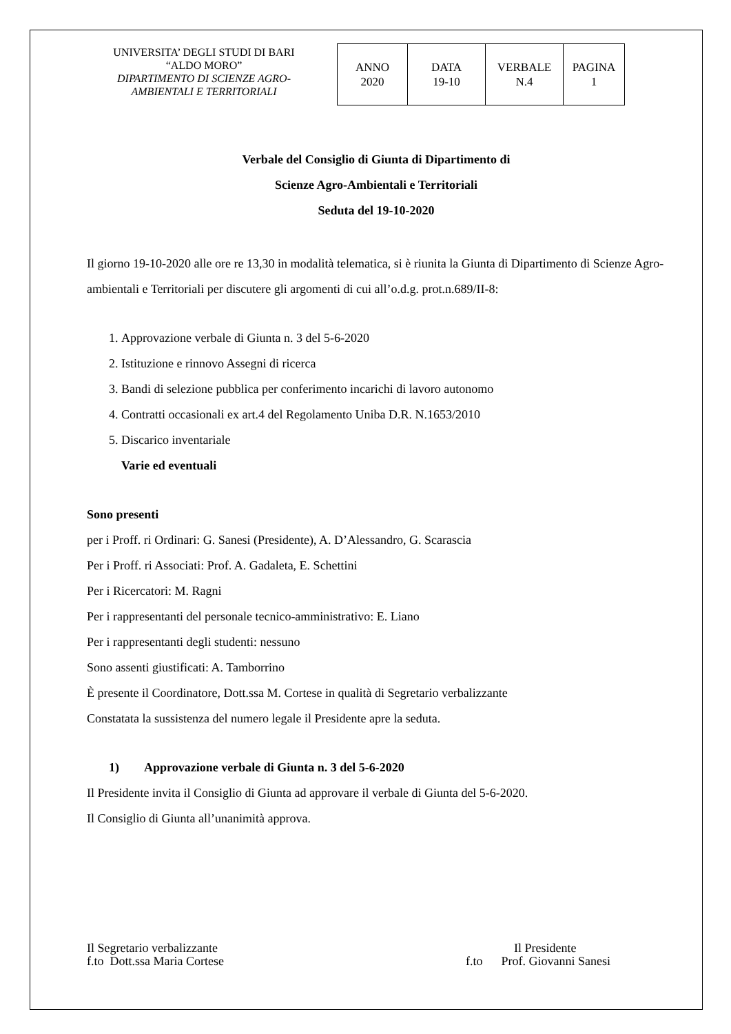UNIVERSITA’ DEGLI STUDI DI BARI
“ALDO MORO”
DIPARTIMENTO DI SCIENZE AGRO-
AMBIENTALI E TERRITORIALI
| ANNO 2020 | DATA 19-10 | VERBALE N.4 | PAGINA 1 |
Verbale del Consiglio di Giunta di Dipartimento di
Scienze Agro-Ambientali e Territoriali
Seduta del 19-10-2020
Il giorno 19-10-2020 alle ore re 13,30 in modalità telematica, si è riunita la Giunta di Dipartimento di Scienze Agro-ambientali e Territoriali per discutere gli argomenti di cui all’o.d.g. prot.n.689/II-8:
1. Approvazione verbale di Giunta n. 3 del 5-6-2020
2. Istituzione e rinnovo Assegni di ricerca
3. Bandi di selezione pubblica per conferimento incarichi di lavoro autonomo
4. Contratti occasionali ex art.4 del Regolamento Uniba D.R. N.1653/2010
5. Discarico inventariale
Varie ed eventuali
Sono presenti
per i Proff. ri Ordinari: G. Sanesi (Presidente), A. D’Alessandro, G. Scarascia
Per i Proff. ri Associati: Prof. A. Gadaleta, E. Schettini
Per i Ricercatori: M. Ragni
Per i rappresentanti del personale tecnico-amministrativo: E. Liano
Per i rappresentanti degli studenti: nessuno
Sono assenti giustificati: A. Tamborrino
È presente il Coordinatore, Dott.ssa M. Cortese in qualità di Segretario verbalizzante
Constatata la sussistenza del numero legale il Presidente apre la seduta.
1) Approvazione verbale di Giunta n. 3 del 5-6-2020
Il Presidente invita il Consiglio di Giunta ad approvare il verbale di Giunta del 5-6-2020.
Il Consiglio di Giunta all’unanimità approva.
Il Segretario verbalizzante
f.to Dott.ssa Maria Cortese
Il Presidente
f.to Prof. Giovanni Sanesi